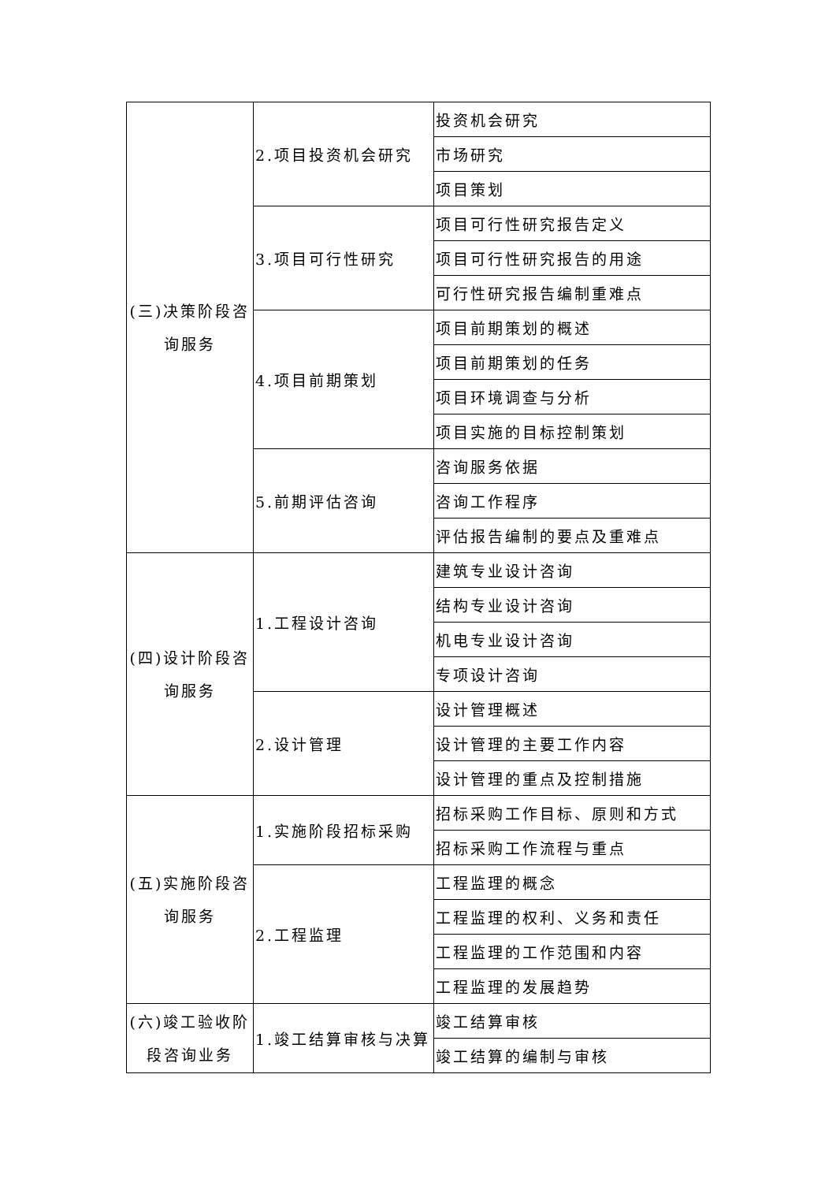| (三)决策阶段咨询服务 | 2.项目投资机会研究 | 投资机会研究 |
| | | 市场研究 |
| | | 项目策划 |
| | 3.项目可行性研究 | 项目可行性研究报告定义 |
| | | 项目可行性研究报告的用途 |
| | | 可行性研究报告编制重难点 |
| | 4.项目前期策划 | 项目前期策划的概述 |
| | | 项目前期策划的任务 |
| | | 项目环境调查与分析 |
| | | 项目实施的目标控制策划 |
| | 5.前期评估咨询 | 咨询服务依据 |
| | | 咨询工作程序 |
| | | 评估报告编制的要点及重难点 |
| (四)设计阶段咨询服务 | 1.工程设计咨询 | 建筑专业设计咨询 |
| | | 结构专业设计咨询 |
| | | 机电专业设计咨询 |
| | | 专项设计咨询 |
| | 2.设计管理 | 设计管理概述 |
| | | 设计管理的主要工作内容 |
| | | 设计管理的重点及控制措施 |
| (五)实施阶段咨询服务 | 1.实施阶段招标采购 | 招标采购工作目标、原则和方式 |
| | | 招标采购工作流程与重点 |
| | 2.工程监理 | 工程监理的概念 |
| | | 工程监理的权利、义务和责任 |
| | | 工程监理的工作范围和内容 |
| | | 工程监理的发展趋势 |
| (六)竣工验收阶段咨询业务 | 1.竣工结算审核与决算 | 竣工结算审核 |
| | | 竣工结算的编制与审核 |